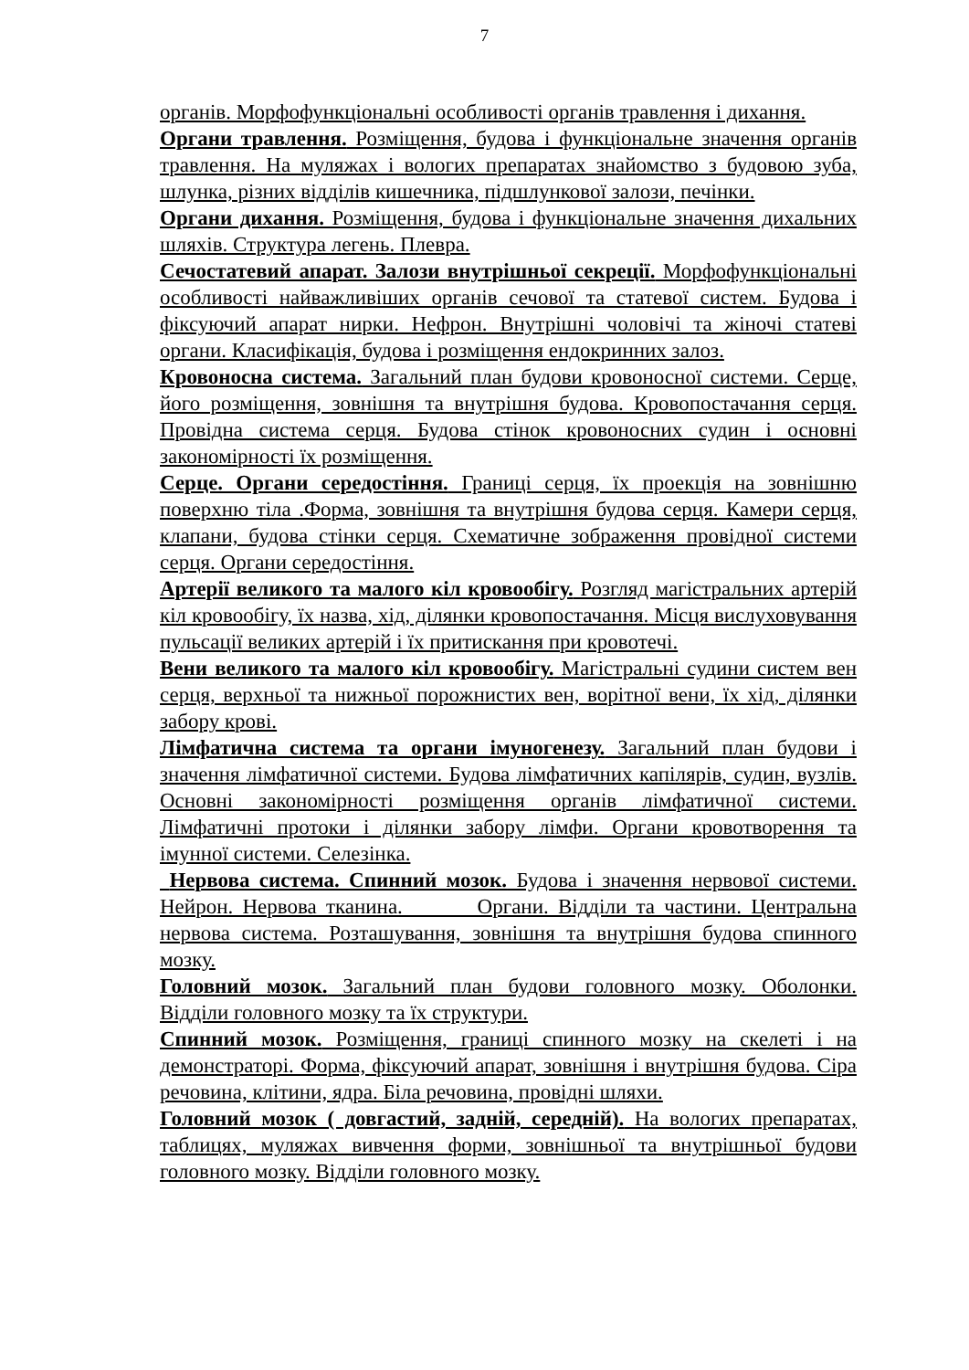7
органів. Морфофункціональні особливості органів травлення і дихання.
Органи травлення. Розміщення, будова і функціональне значення органів травлення. На муляжах і вологих препаратах знайомство з будовою зуба, шлунка, різних відділів кишечника, підшлункової залози, печінки.
Органи дихання. Розміщення, будова і функціональне значення дихальних шляхів. Структура легень. Плевра.
Сечостатевий апарат. Залози внутрішньої секреції. Морфофункціональні особливості найважливіших органів сечової та статевої систем. Будова і фіксуючий апарат нирки. Нефрон. Внутрішні чоловічі та жіночі статеві органи. Класифікація, будова і розміщення ендокринних залоз.
Кровоносна система. Загальний план будови кровоносної системи. Серце, його розміщення, зовнішня та внутрішня будова. Кровопостачання серця. Провідна система серця. Будова стінок кровоносних судин і основні закономірності їх розміщення.
Серце. Органи середостіння. Границі серця, їх проекція на зовнішню поверхню тіла .Форма, зовнішня та внутрішня будова серця. Камери серця, клапани, будова стінки серця. Схематичне зображення провідної системи серця. Органи середостіння.
Артерії великого та малого кіл кровообігу. Розгляд магістральних артерій кіл кровообігу, їх назва, хід, ділянки кровопостачання. Місця вислуховування пульсації великих артерій і їх притискання при кровотечі.
Вени великого та малого кіл кровообігу. Магістральні судини систем вен серця, верхньої та нижньої порожнистих вен, ворітної вени, їх хід, ділянки забору крові.
Лімфатична система та органи імуногенезу. Загальний план будови і значення лімфатичної системи. Будова лімфатичних капілярів, судин, вузлів. Основні закономірності розміщення органів лімфатичної системи. Лімфатичні протоки і ділянки забору лімфи. Органи кровотворення та імунної системи. Селезінка.
Нервова система. Спинний мозок. Будова і значення нервової системи. Нейрон. Нервова тканина. Органи. Відділи та частини. Центральна нервова система. Розташування, зовнішня та внутрішня будова спинного мозку.
Головний мозок. Загальний план будови головного мозку. Оболонки. Відділи головного мозку та їх структури.
Спинний мозок. Розміщення, границі спинного мозку на скелеті і на демонстраторі. Форма, фіксуючий апарат, зовнішня і внутрішня будова. Сіра речовина, клітини, ядра. Біла речовина, провідні шляхи.
Головний мозок ( довгастий, задній, середній). На вологих препаратах, таблицях, муляжах вивчення форми, зовнішньої та внутрішньої будови головного мозку. Відділи головного мозку.